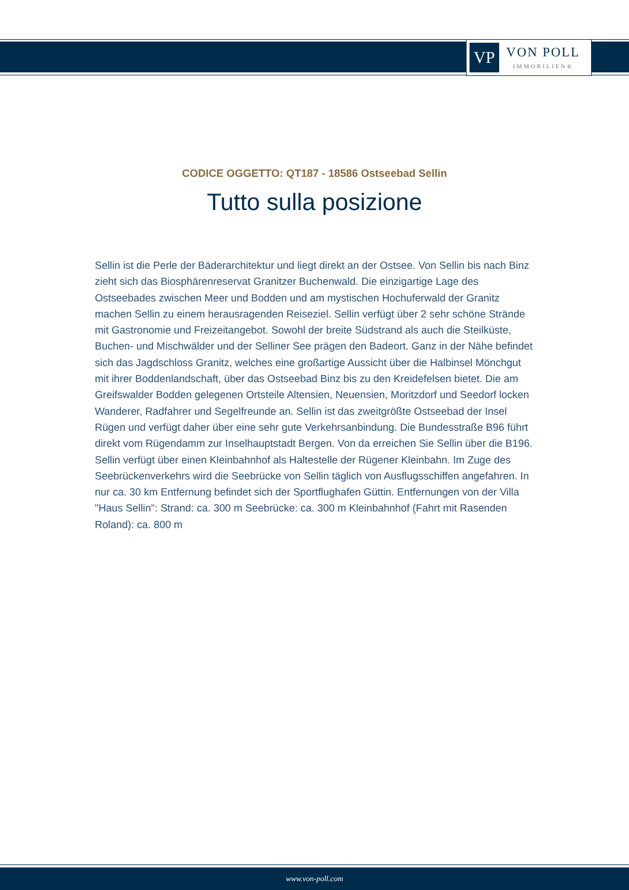VP
VON POLL
IMMOBILIEN®
CODICE OGGETTO: QT187 - 18586 Ostseebad Sellin
Tutto sulla posizione
Sellin ist die Perle der Bäderarchitektur und liegt direkt an der Ostsee. Von Sellin bis nach Binz zieht sich das Biosphärenreservat Granitzer Buchenwald. Die einzigartige Lage des Ostseebades zwischen Meer und Bodden und am mystischen Hochuferwald der Granitz machen Sellin zu einem herausragenden Reiseziel. Sellin verfügt über 2 sehr schöne Strände mit Gastronomie und Freizeitangebot. Sowohl der breite Südstrand als auch die Steilküste, Buchen- und Mischwälder und der Selliner See prägen den Badeort. Ganz in der Nähe befindet sich das Jagdschloss Granitz, welches eine großartige Aussicht über die Halbinsel Mönchgut mit ihrer Boddenlandschaft, über das Ostseebad Binz bis zu den Kreidefelsen bietet. Die am Greifswalder Bodden gelegenen Ortsteile Altensien, Neuensien, Moritzdorf und Seedorf locken Wanderer, Radfahrer und Segelfreunde an. Sellin ist das zweitgrößte Ostseebad der Insel Rügen und verfügt daher über eine sehr gute Verkehrsanbindung. Die Bundesstraße B96 führt direkt vom Rügendamm zur Inselhauptstadt Bergen. Von da erreichen Sie Sellin über die B196. Sellin verfügt über einen Kleinbahnhof als Haltestelle der Rügener Kleinbahn. Im Zuge des Seebrückenverkehrs wird die Seebrücke von Sellin täglich von Ausflugsschiffen angefahren. In nur ca. 30 km Entfernung befindet sich der Sportflughafen Güttin. Entfernungen von der Villa "Haus Sellin": Strand: ca. 300 m Seebrücke: ca. 300 m Kleinbahnhof (Fahrt mit Rasenden Roland): ca. 800 m
www.von-poll.com